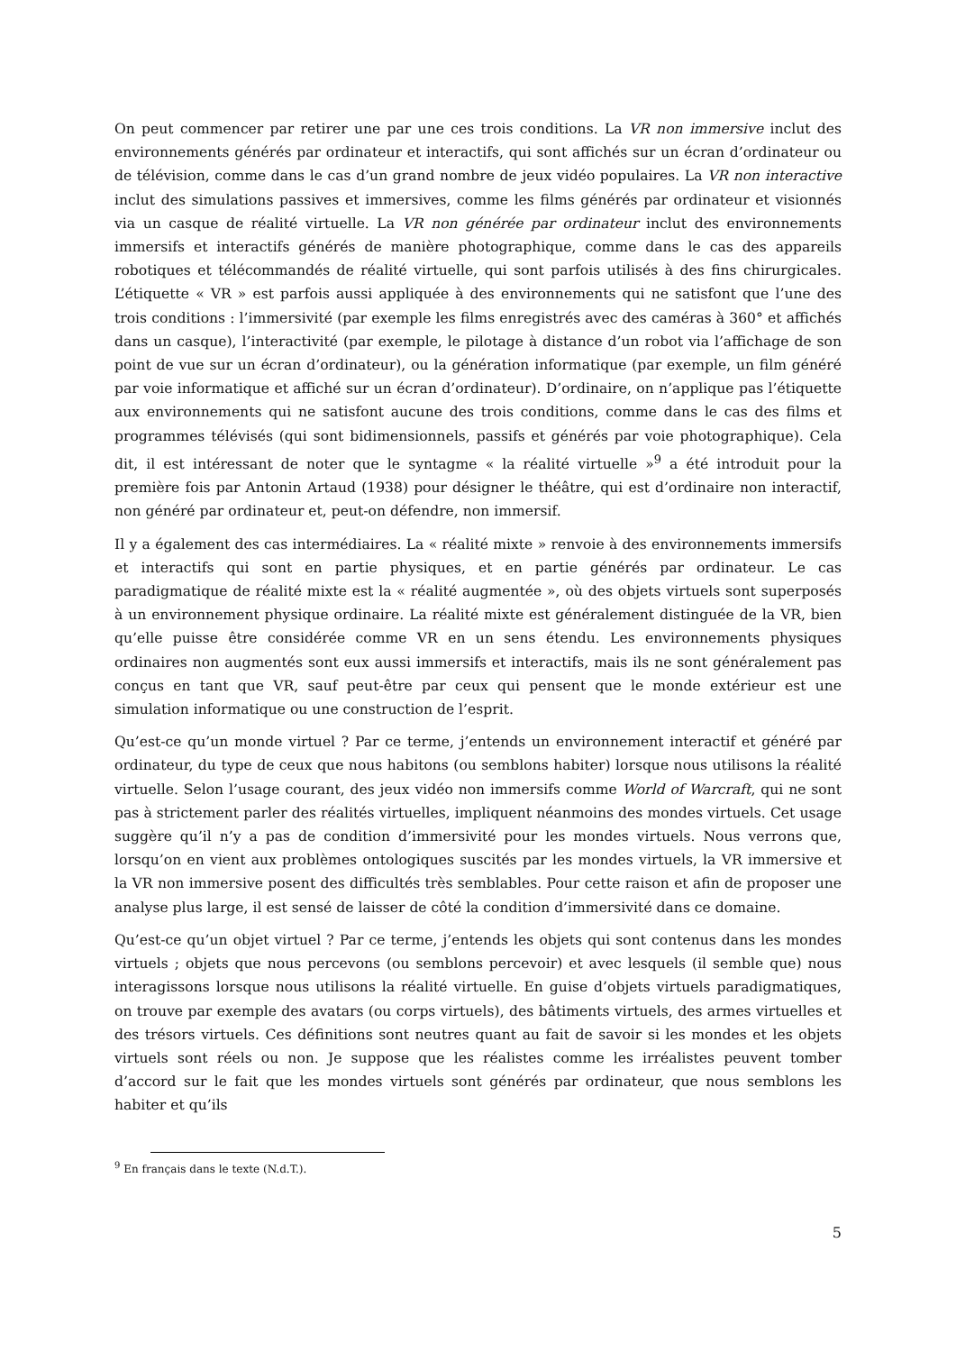On peut commencer par retirer une par une ces trois conditions. La VR non immersive inclut des environnements générés par ordinateur et interactifs, qui sont affichés sur un écran d’ordinateur ou de télévision, comme dans le cas d’un grand nombre de jeux vidéo populaires. La VR non interactive inclut des simulations passives et immersives, comme les films générés par ordinateur et visionnés via un casque de réalité virtuelle. La VR non générée par ordinateur inclut des environnements immersifs et interactifs générés de manière photographique, comme dans le cas des appareils robotiques et télécommandés de réalité virtuelle, qui sont parfois utilisés à des fins chirurgicales. L’étiquette « VR » est parfois aussi appliquée à des environnements qui ne satisfont que l’une des trois conditions : l’immersivité (par exemple les films enregistrés avec des caméras à 360° et affichés dans un casque), l’interactivité (par exemple, le pilotage à distance d’un robot via l’affichage de son point de vue sur un écran d’ordinateur), ou la génération informatique (par exemple, un film généré par voie informatique et affiché sur un écran d’ordinateur). D’ordinaire, on n’applique pas l’étiquette aux environnements qui ne satisfont aucune des trois conditions, comme dans le cas des films et programmes télévisés (qui sont bidimensionnels, passifs et générés par voie photographique). Cela dit, il est intéressant de noter que le syntagme « la réalité virtuelle »<sup>9</sup> a été introduit pour la première fois par Antonin Artaud (1938) pour désigner le théâtre, qui est d’ordinaire non interactif, non généré par ordinateur et, peut-on défendre, non immersif.
Il y a également des cas intermédiaires. La « réalité mixte » renvoie à des environnements immersifs et interactifs qui sont en partie physiques, et en partie générés par ordinateur. Le cas paradigmatique de réalité mixte est la « réalité augmentée », où des objets virtuels sont superposés à un environnement physique ordinaire. La réalité mixte est généralement distinguée de la VR, bien qu’elle puisse être considérée comme VR en un sens étendu. Les environnements physiques ordinaires non augmentés sont eux aussi immersifs et interactifs, mais ils ne sont généralement pas conçus en tant que VR, sauf peut-être par ceux qui pensent que le monde extérieur est une simulation informatique ou une construction de l’esprit.
Qu’est-ce qu’un monde virtuel ? Par ce terme, j’entends un environnement interactif et généré par ordinateur, du type de ceux que nous habitons (ou semblons habiter) lorsque nous utilisons la réalité virtuelle. Selon l’usage courant, des jeux vidéo non immersifs comme World of Warcraft, qui ne sont pas à strictement parler des réalités virtuelles, impliquent néanmoins des mondes virtuels. Cet usage suggère qu’il n’y a pas de condition d’immersivité pour les mondes virtuels. Nous verrons que, lorsqu’on en vient aux problèmes ontologiques suscités par les mondes virtuels, la VR immersive et la VR non immersive posent des difficultés très semblables. Pour cette raison et afin de proposer une analyse plus large, il est sensé de laisser de côté la condition d’immersivité dans ce domaine.
Qu’est-ce qu’un objet virtuel ? Par ce terme, j’entends les objets qui sont contenus dans les mondes virtuels ; objets que nous percevons (ou semblons percevoir) et avec lesquels (il semble que) nous interagissons lorsque nous utilisons la réalité virtuelle. En guise d’objets virtuels paradigmatiques, on trouve par exemple des avatars (ou corps virtuels), des bâtiments virtuels, des armes virtuelles et des trésors virtuels. Ces définitions sont neutres quant au fait de savoir si les mondes et les objets virtuels sont réels ou non. Je suppose que les réalistes comme les irréalistes peuvent tomber d’accord sur le fait que les mondes virtuels sont générés par ordinateur, que nous semblons les habiter et qu’ils
<sup>9</sup> En français dans le texte (N.d.T.).
5